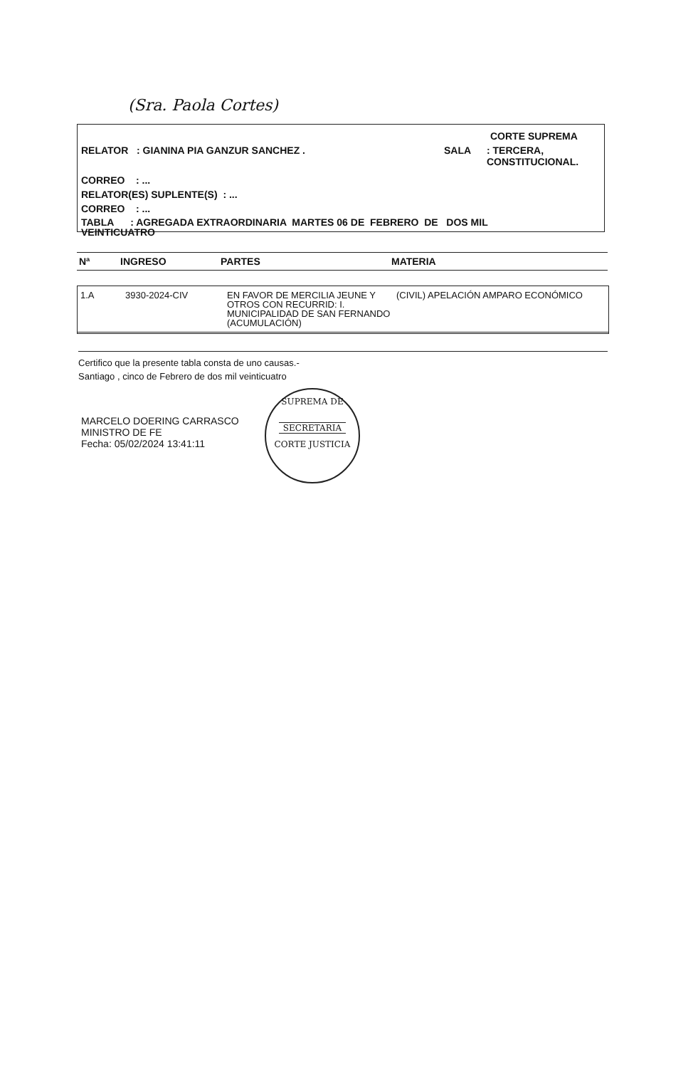(Sra. Paola Cortes)
CORTE SUPREMA
RELATOR : GIANINA PIA GANZUR SANCHEZ . SALA : TERCERA,
CONSTITUCIONAL.
CORREO : ...
RELATOR(ES) SUPLENTE(S) : ...
CORREO : ...
TABLA : AGREGADA EXTRAORDINARIA MARTES 06 DE FEBRERO DE DOS MIL
VEINTICUATRO
Nª INGRESO PARTES MATERIA
| 1.A | 3930-2024-CIV | EN FAVOR DE MERCILIA JEUNE Y OTROS CON RECURRID: I. MUNICIPALIDAD DE SAN FERNANDO (ACUMULACIÓN) | (CIVIL) APELACIÓN AMPARO ECONÓMICO |
Certifico que la presente tabla consta de uno causas.-
Santiago , cinco de Febrero de dos mil veinticuatro
MARCELO DOERING CARRASCO
MINISTRO DE FE
Fecha: 05/02/2024 13:41:11
SUPREMA DE
SECRETARIA
CORTE JUSTICIA